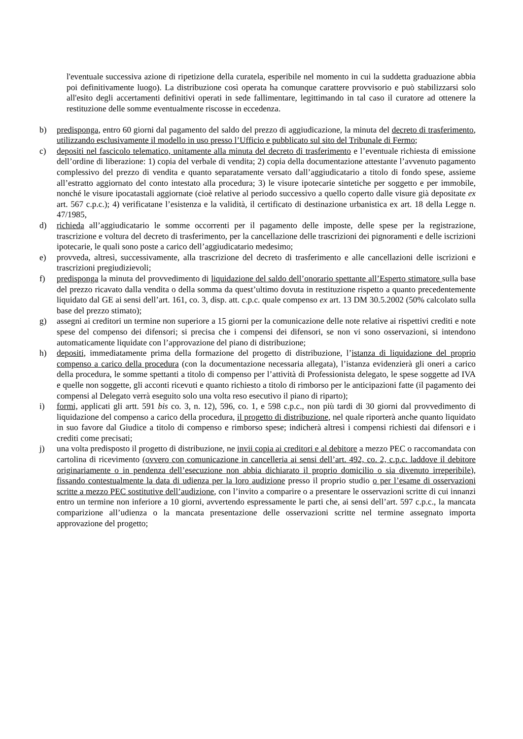l'eventuale successiva azione di ripetizione della curatela, esperibile nel momento in cui la suddetta graduazione abbia poi definitivamente luogo). La distribuzione così operata ha comunque carattere provvisorio e può stabilizzarsi solo all'esito degli accertamenti definitivi operati in sede fallimentare, legittimando in tal caso il curatore ad ottenere la restituzione delle somme eventualmente riscosse in eccedenza.
b) predisponga, entro 60 giorni dal pagamento del saldo del prezzo di aggiudicazione, la minuta del decreto di trasferimento, utilizzando esclusivamente il modello in uso presso l’Ufficio e pubblicato sul sito del Tribunale di Fermo;
c) depositi nel fascicolo telematico, unitamente alla minuta del decreto di trasferimento e l’eventuale richiesta di emissione dell’ordine di liberazione: 1) copia del verbale di vendita; 2) copia della documentazione attestante l’avvenuto pagamento complessivo del prezzo di vendita e quanto separatamente versato dall’aggiudicatario a titolo di fondo spese, assieme all’estratto aggiornato del conto intestato alla procedura; 3) le visure ipotecarie sintetiche per soggetto e per immobile, nonché le visure ipocatastali aggiornate (cioè relative al periodo successivo a quello coperto dalle visure già depositate ex art. 567 c.p.c.); 4) verificatane l’esistenza e la validità, il certificato di destinazione urbanistica ex art. 18 della Legge n. 47/1985,
d) richieda all’aggiudicatario le somme occorrenti per il pagamento delle imposte, delle spese per la registrazione, trascrizione e voltura del decreto di trasferimento, per la cancellazione delle trascrizioni dei pignoramenti e delle iscrizioni ipotecarie, le quali sono poste a carico dell’aggiudicatario medesimo;
e) provveda, altresì, successivamente, alla trascrizione del decreto di trasferimento e alle cancellazioni delle iscrizioni e trascrizioni pregiudizievoli;
f) predisponga la minuta del provvedimento di liquidazione del saldo dell’onorario spettante all’Esperto stimatore sulla base del prezzo ricavato dalla vendita o della somma da quest’ultimo dovuta in restituzione rispetto a quanto precedentemente liquidato dal GE ai sensi dell’art. 161, co. 3, disp. att. c.p.c. quale compenso ex art. 13 DM 30.5.2002 (50% calcolato sulla base del prezzo stimato);
g) assegni ai creditori un termine non superiore a 15 giorni per la comunicazione delle note relative ai rispettivi crediti e note spese del compenso dei difensori; si precisa che i compensi dei difensori, se non vi sono osservazioni, si intendono automaticamente liquidate con l’approvazione del piano di distribuzione;
h) depositi, immediatamente prima della formazione del progetto di distribuzione, l’istanza di liquidazione del proprio compenso a carico della procedura (con la documentazione necessaria allegata), l’istanza evidenzierà gli oneri a carico della procedura, le somme spettanti a titolo di compenso per l’attività di Professionista delegato, le spese soggette ad IVA e quelle non soggette, gli acconti ricevuti e quanto richiesto a titolo di rimborso per le anticipazioni fatte (il pagamento dei compensi al Delegato verrà eseguito solo una volta reso esecutivo il piano di riparto);
i) formi, applicati gli artt. 591 bis co. 3, n. 12), 596, co. 1, e 598 c.p.c., non più tardi di 30 giorni dal provvedimento di liquidazione del compenso a carico della procedura, il progetto di distribuzione, nel quale riporterà anche quanto liquidato in suo favore dal Giudice a titolo di compenso e rimborso spese; indicherà altresì i compensi richiesti dai difensori e i crediti come precisati;
j) una volta predisposto il progetto di distribuzione, ne invii copia ai creditori e al debitore a mezzo PEC o raccomandata con cartolina di ricevimento (ovvero con comunicazione in cancelleria ai sensi dell’art. 492, co. 2, c.p.c. laddove il debitore originariamente o in pendenza dell’esecuzione non abbia dichiarato il proprio domicilio o sia divenuto irreperibile), fissando contestualmente la data di udienza per la loro audizione presso il proprio studio o per l’esame di osservazioni scritte a mezzo PEC sostitutive dell’audizione, con l’invito a comparire o a presentare le osservazioni scritte di cui innanzi entro un termine non inferiore a 10 giorni, avvertendo espressamente le parti che, ai sensi dell’art. 597 c.p.c., la mancata comparizione all’udienza o la mancata presentazione delle osservazioni scritte nel termine assegnato importa approvazione del progetto;